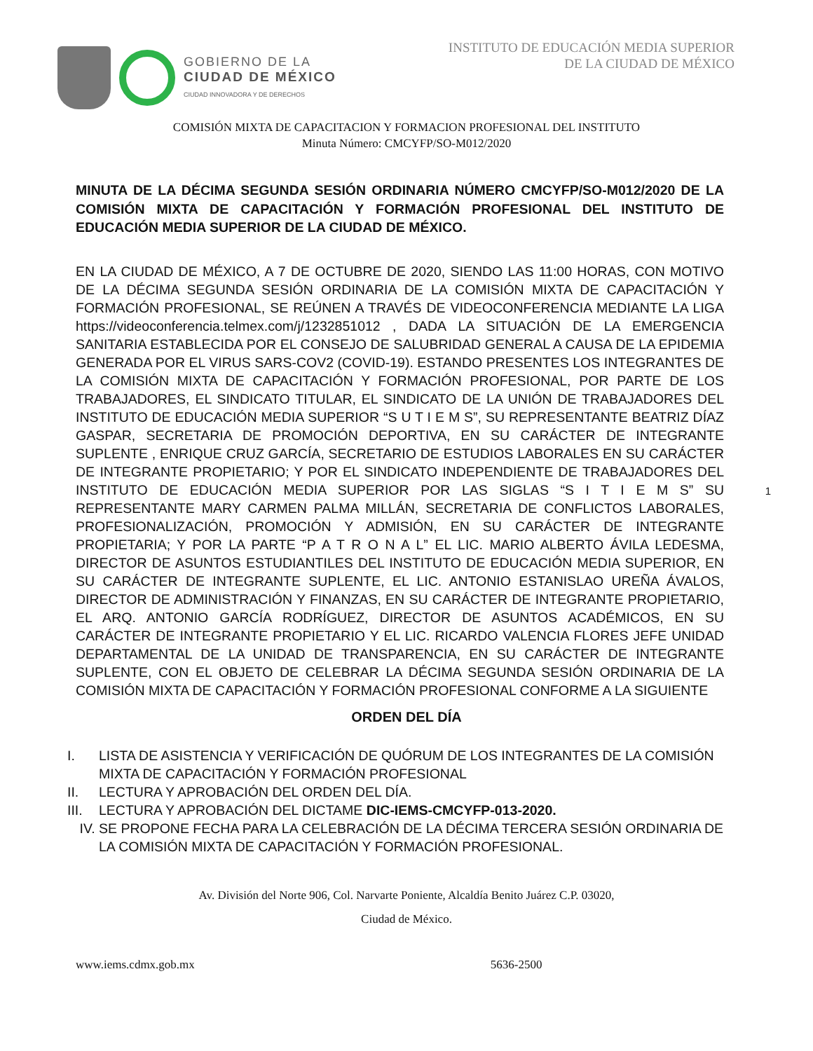GOBIERNO DE LA
CIUDAD DE MÉXICO
CIUDAD INNOVADORA Y DE DERECHOS
INSTITUTO DE EDUCACIÓN MEDIA SUPERIOR
DE LA CIUDAD DE MÉXICO
COMISIÓN MIXTA DE CAPACITACION Y FORMACION PROFESIONAL DEL INSTITUTO
Minuta Número: CMCYFP/SO-M012/2020
MINUTA DE LA DÉCIMA SEGUNDA SESIÓN ORDINARIA NÚMERO CMCYFP/SO-M012/2020 DE LA COMISIÓN MIXTA DE CAPACITACIÓN Y FORMACIÓN PROFESIONAL DEL INSTITUTO DE EDUCACIÓN MEDIA SUPERIOR DE LA CIUDAD DE MÉXICO.
EN LA CIUDAD DE MÉXICO, A 7 DE OCTUBRE DE 2020, SIENDO LAS 11:00 HORAS, CON MOTIVO DE LA DÉCIMA SEGUNDA SESIÓN ORDINARIA DE LA COMISIÓN MIXTA DE CAPACITACIÓN Y FORMACIÓN PROFESIONAL, SE REÚNEN A TRAVÉS DE VIDEOCONFERENCIA MEDIANTE LA LIGA https://videoconferencia.telmex.com/j/1232851012 , DADA LA SITUACIÓN DE LA EMERGENCIA SANITARIA ESTABLECIDA POR EL CONSEJO DE SALUBRIDAD GENERAL A CAUSA DE LA EPIDEMIA GENERADA POR EL VIRUS SARS-COV2 (COVID-19). ESTANDO PRESENTES LOS INTEGRANTES DE LA COMISIÓN MIXTA DE CAPACITACIÓN Y FORMACIÓN PROFESIONAL, POR PARTE DE LOS TRABAJADORES, EL SINDICATO TITULAR, EL SINDICATO DE LA UNIÓN DE TRABAJADORES DEL INSTITUTO DE EDUCACIÓN MEDIA SUPERIOR “S U T I E M S”, SU REPRESENTANTE BEATRIZ DÍAZ GASPAR, SECRETARIA DE PROMOCIÓN DEPORTIVA, EN SU CARÁCTER DE INTEGRANTE SUPLENTE , ENRIQUE CRUZ GARCÍA, SECRETARIO DE ESTUDIOS LABORALES EN SU CARÁCTER DE INTEGRANTE PROPIETARIO; Y POR EL SINDICATO INDEPENDIENTE DE TRABAJADORES DEL INSTITUTO DE EDUCACIÓN MEDIA SUPERIOR POR LAS SIGLAS “S I T I E M S” SU REPRESENTANTE MARY CARMEN PALMA MILLÁN, SECRETARIA DE CONFLICTOS LABORALES, PROFESIONALIZACIÓN, PROMOCIÓN Y ADMISIÓN, EN SU CARÁCTER DE INTEGRANTE PROPIETARIA; Y POR LA PARTE “P A T R O N A L” EL LIC. MARIO ALBERTO ÁVILA LEDESMA, DIRECTOR DE ASUNTOS ESTUDIANTILES DEL INSTITUTO DE EDUCACIÓN MEDIA SUPERIOR, EN SU CARÁCTER DE INTEGRANTE SUPLENTE, EL LIC. ANTONIO ESTANISLAO UREÑA ÁVALOS, DIRECTOR DE ADMINISTRACIÓN Y FINANZAS, EN SU CARÁCTER DE INTEGRANTE PROPIETARIO, EL ARQ. ANTONIO GARCÍA RODRÍGUEZ, DIRECTOR DE ASUNTOS ACADÉMICOS, EN SU CARÁCTER DE INTEGRANTE PROPIETARIO Y EL LIC. RICARDO VALENCIA FLORES JEFE UNIDAD DEPARTAMENTAL DE LA UNIDAD DE TRANSPARENCIA, EN SU CARÁCTER DE INTEGRANTE SUPLENTE, CON EL OBJETO DE CELEBRAR LA DÉCIMA SEGUNDA SESIÓN ORDINARIA DE LA COMISIÓN MIXTA DE CAPACITACIÓN Y FORMACIÓN PROFESIONAL CONFORME A LA SIGUIENTE
1
ORDEN DEL DÍA
I. LISTA DE ASISTENCIA Y VERIFICACIÓN DE QUÓRUM DE LOS INTEGRANTES DE LA COMISIÓN MIXTA DE CAPACITACIÓN Y FORMACIÓN PROFESIONAL
II. LECTURA Y APROBACIÓN DEL ORDEN DEL DÍA.
III. LECTURA Y APROBACIÓN DEL DICTAME DIC-IEMS-CMCYFP-013-2020.
IV. SE PROPONE FECHA PARA LA CELEBRACIÓN DE LA DÉCIMA TERCERA SESIÓN ORDINARIA DE LA COMISIÓN MIXTA DE CAPACITACIÓN Y FORMACIÓN PROFESIONAL.
Av. División del Norte 906, Col. Narvarte Poniente, Alcaldía Benito Juárez C.P. 03020,
Ciudad de México.
www.iems.cdmx.gob.mx 5636-2500